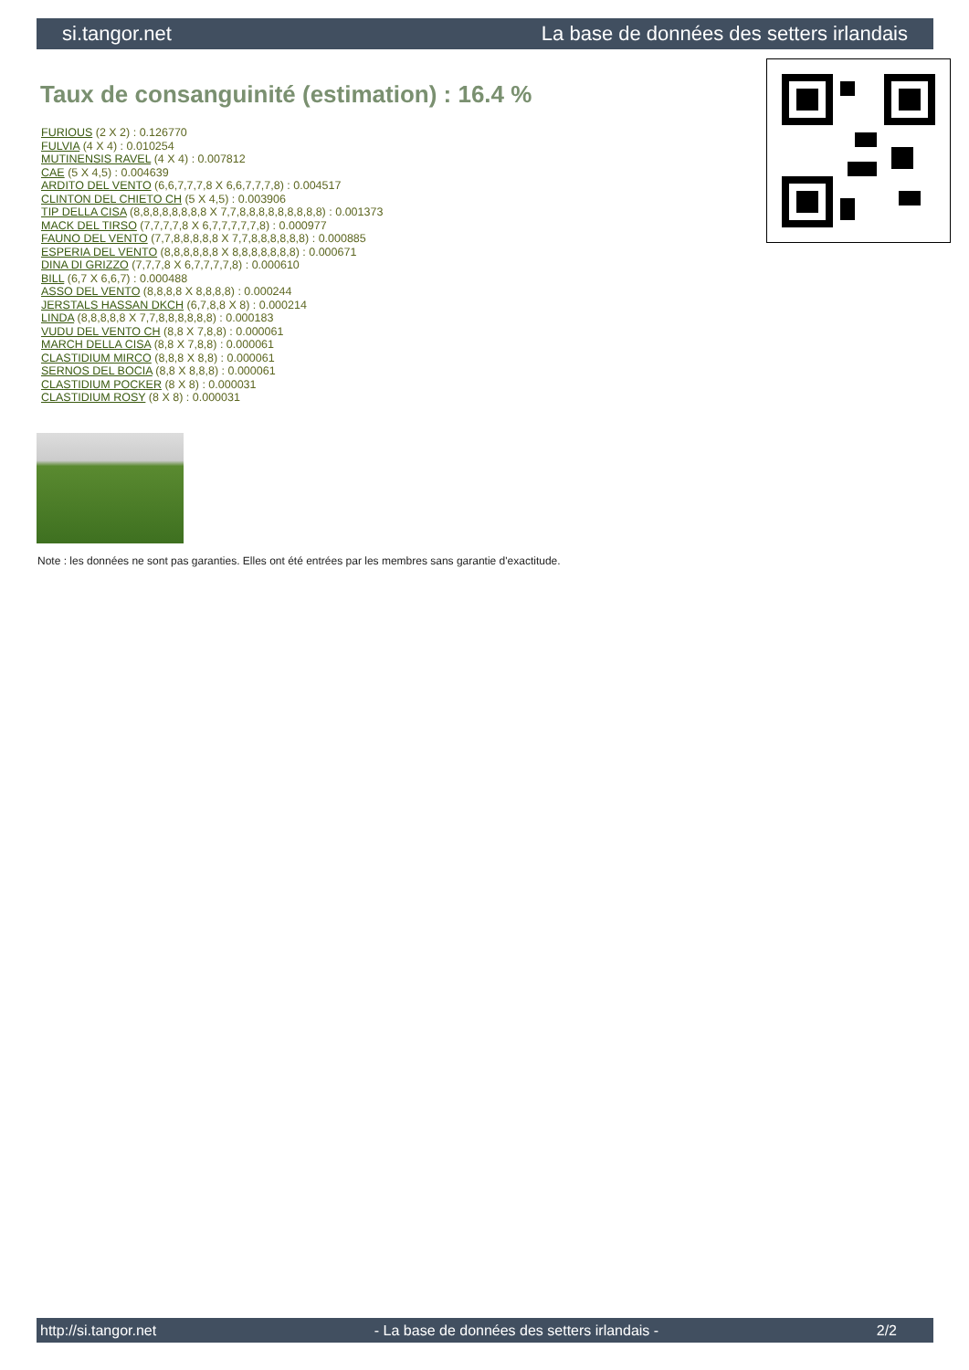si.tangor.net La base de données des setters irlandais
Taux de consanguinité (estimation) : 16.4 %
FURIOUS (2 X 2) : 0.126770
FULVIA (4 X 4) : 0.010254
MUTINENSIS RAVEL (4 X 4) : 0.007812
CAE (5 X 4,5) : 0.004639
ARDITO DEL VENTO (6,6,7,7,7,8 X 6,6,7,7,7,8) : 0.004517
CLINTON DEL CHIETO CH (5 X 4,5) : 0.003906
TIP DELLA CISA (8,8,8,8,8,8,8,8 X 7,7,8,8,8,8,8,8,8,8,8) : 0.001373
MACK DEL TIRSO (7,7,7,7,8 X 6,7,7,7,7,7,8) : 0.000977
FAUNO DEL VENTO (7,7,8,8,8,8,8 X 7,7,8,8,8,8,8,8) : 0.000885
ESPERIA DEL VENTO (8,8,8,8,8,8 X 8,8,8,8,8,8,8) : 0.000671
DINA DI GRIZZO (7,7,7,8 X 6,7,7,7,7,8) : 0.000610
BILL (6,7 X 6,6,7) : 0.000488
ASSO DEL VENTO (8,8,8,8 X 8,8,8,8) : 0.000244
JERSTALS HASSAN DKCH (6,7,8,8 X 8) : 0.000214
LINDA (8,8,8,8,8 X 7,7,8,8,8,8,8,8) : 0.000183
VUDU DEL VENTO CH (8,8 X 7,8,8) : 0.000061
MARCH DELLA CISA (8,8 X 7,8,8) : 0.000061
CLASTIDIUM MIRCO (8,8,8 X 8,8) : 0.000061
SERNOS DEL BOCIA (8,8 X 8,8,8) : 0.000061
CLASTIDIUM POCKER (8 X 8) : 0.000031
CLASTIDIUM ROSY (8 X 8) : 0.000031
Note : les données ne sont pas garanties. Elles ont été entrées par les membres sans garantie d'exactitude.
http://si.tangor.net - La base de données des setters irlandais - 2/2